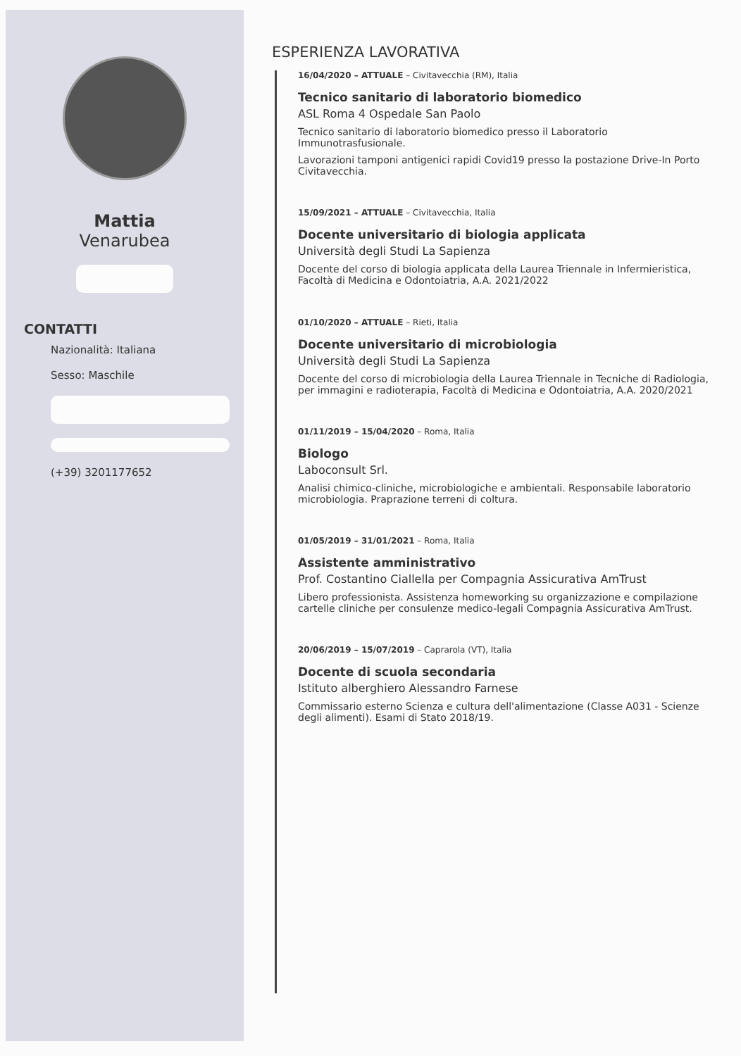Mattia
Venarubea
CONTATTI
Nazionalità: Italiana
Sesso: Maschile
(+39) 3201177652
ESPERIENZA LAVORATIVA
16/04/2020 – ATTUALE – Civitavecchia (RM), Italia
Tecnico sanitario di laboratorio biomedico
ASL Roma 4 Ospedale San Paolo
Tecnico sanitario di laboratorio biomedico presso il Laboratorio Immunotrasfusionale.
Lavorazioni tamponi antigenici rapidi Covid19 presso la postazione Drive-In Porto Civitavecchia.
15/09/2021 – ATTUALE – Civitavecchia, Italia
Docente universitario di biologia applicata
Università degli Studi La Sapienza
Docente del corso di biologia applicata della Laurea Triennale in Infermieristica, Facoltà di Medicina e Odontoiatria, A.A. 2021/2022
01/10/2020 – ATTUALE – Rieti, Italia
Docente universitario di microbiologia
Università degli Studi La Sapienza
Docente del corso di microbiologia della Laurea Triennale in Tecniche di Radiologia, per immagini e radioterapia, Facoltà di Medicina e Odontoiatria, A.A. 2020/2021
01/11/2019 – 15/04/2020 – Roma, Italia
Biologo
Laboconsult Srl.
Analisi chimico-cliniche, microbiologiche e ambientali. Responsabile laboratorio microbiologia. Praprazione terreni di coltura.
01/05/2019 – 31/01/2021 – Roma, Italia
Assistente amministrativo
Prof. Costantino Ciallella per Compagnia Assicurativa AmTrust
Libero professionista. Assistenza homeworking su organizzazione e compilazione cartelle cliniche per consulenze medico-legali Compagnia Assicurativa AmTrust.
20/06/2019 – 15/07/2019 – Caprarola (VT), Italia
Docente di scuola secondaria
Istituto alberghiero Alessandro Farnese
Commissario esterno Scienza e cultura dell'alimentazione (Classe A031 - Scienze degli alimenti). Esami di Stato 2018/19.